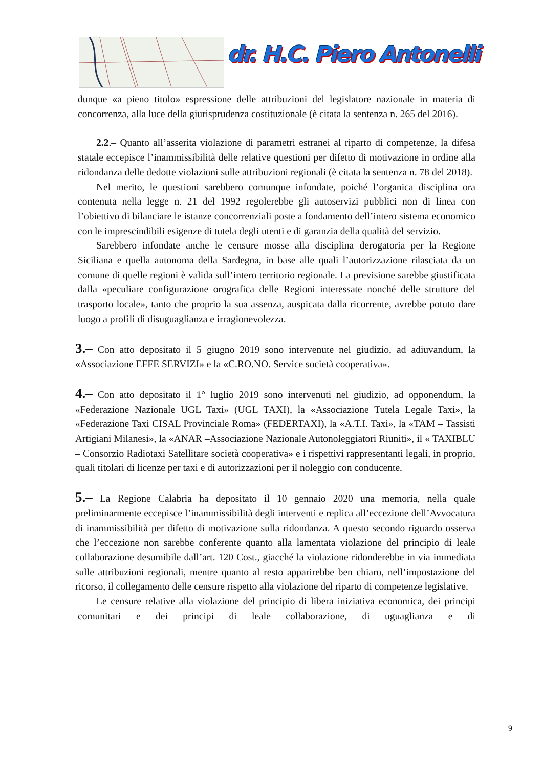dr. H.C. Piero Antonelli
dunque «a pieno titolo» espressione delle attribuzioni del legislatore nazionale in materia di concorrenza, alla luce della giurisprudenza costituzionale (è citata la sentenza n. 265 del 2016).
2.2.– Quanto all’asserita violazione di parametri estranei al riparto di competenze, la difesa statale eccepisce l’inammissibilità delle relative questioni per difetto di motivazione in ordine alla ridondanza delle dedotte violazioni sulle attribuzioni regionali (è citata la sentenza n. 78 del 2018).
Nel merito, le questioni sarebbero comunque infondate, poiché l’organica disciplina ora contenuta nella legge n. 21 del 1992 regolerebbe gli autoservizi pubblici non di linea con l’obiettivo di bilanciare le istanze concorrenziali poste a fondamento dell’intero sistema economico con le imprescindibili esigenze di tutela degli utenti e di garanzia della qualità del servizio.
Sarebbero infondate anche le censure mosse alla disciplina derogatoria per la Regione Siciliana e quella autonoma della Sardegna, in base alle quali l’autorizzazione rilasciata da un comune di quelle regioni è valida sull’intero territorio regionale. La previsione sarebbe giustificata dalla «peculiare configurazione orografica delle Regioni interessate nonché delle strutture del trasporto locale», tanto che proprio la sua assenza, auspicata dalla ricorrente, avrebbe potuto dare luogo a profili di disuguaglianza e irragionevolezza.
3.– Con atto depositato il 5 giugno 2019 sono intervenute nel giudizio, ad adiuvandum, la «Associazione EFFE SERVIZI» e la «C.RO.NO. Service società cooperativa».
4.– Con atto depositato il 1° luglio 2019 sono intervenuti nel giudizio, ad opponendum, la «Federazione Nazionale UGL Taxi» (UGL TAXI), la «Associazione Tutela Legale Taxi», la «Federazione Taxi CISAL Provinciale Roma» (FEDERTAXI), la «A.T.I. Taxi», la «TAM – Tassisti Artigiani Milanesi», la «ANAR –Associazione Nazionale Autonoleggiatori Riuniti», il « TAXIBLU – Consorzio Radiotaxi Satellitare società cooperativa» e i rispettivi rappresentanti legali, in proprio, quali titolari di licenze per taxi e di autorizzazioni per il noleggio con conducente.
5.– La Regione Calabria ha depositato il 10 gennaio 2020 una memoria, nella quale preliminarmente eccepisce l’inammissibilità degli interventi e replica all’eccezione dell’Avvocatura di inammissibilità per difetto di motivazione sulla ridondanza. A questo secondo riguardo osserva che l’eccezione non sarebbe conferente quanto alla lamentata violazione del principio di leale collaborazione desumibile dall’art. 120 Cost., giacché la violazione ridonderebbe in via immediata sulle attribuzioni regionali, mentre quanto al resto apparirebbe ben chiaro, nell’impostazione del ricorso, il collegamento delle censure rispetto alla violazione del riparto di competenze legislative.
Le censure relative alla violazione del principio di libera iniziativa economica, dei principi comunitari e dei principi di leale collaborazione, di uguaglianza e di
9